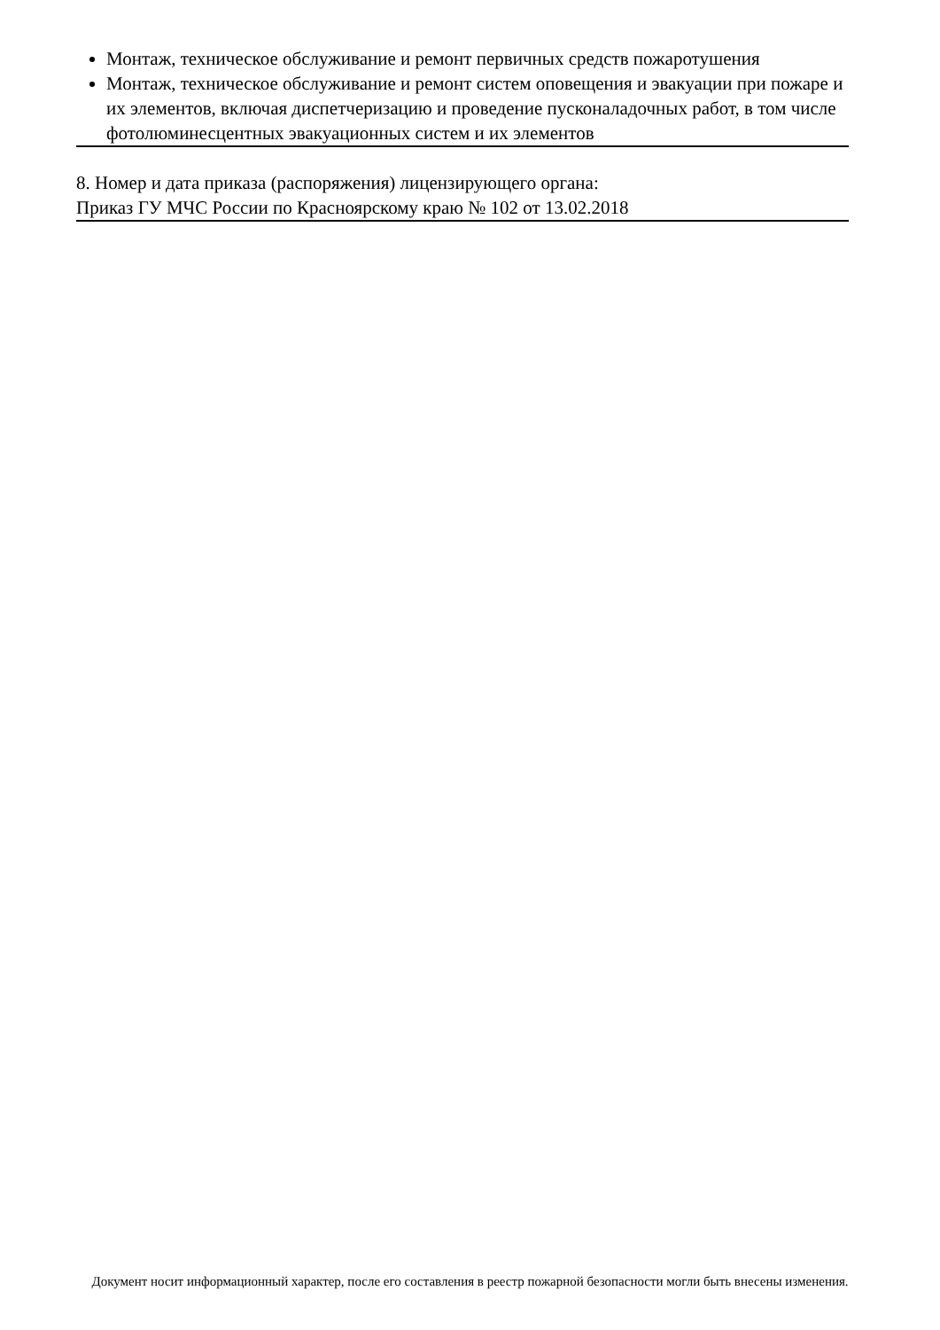Монтаж, техническое обслуживание и ремонт первичных средств пожаротушения
Монтаж, техническое обслуживание и ремонт систем оповещения и эвакуации при пожаре и их элементов, включая диспетчеризацию и проведение пусконаладочных работ, в том числе фотолюминесцентных эвакуационных систем и их элементов
8. Номер и дата приказа (распоряжения) лицензирующего органа:
Приказ ГУ МЧС России по Красноярскому краю № 102 от 13.02.2018
Документ носит информационный характер, после его составления в реестр пожарной безопасности могли быть внесены изменения.